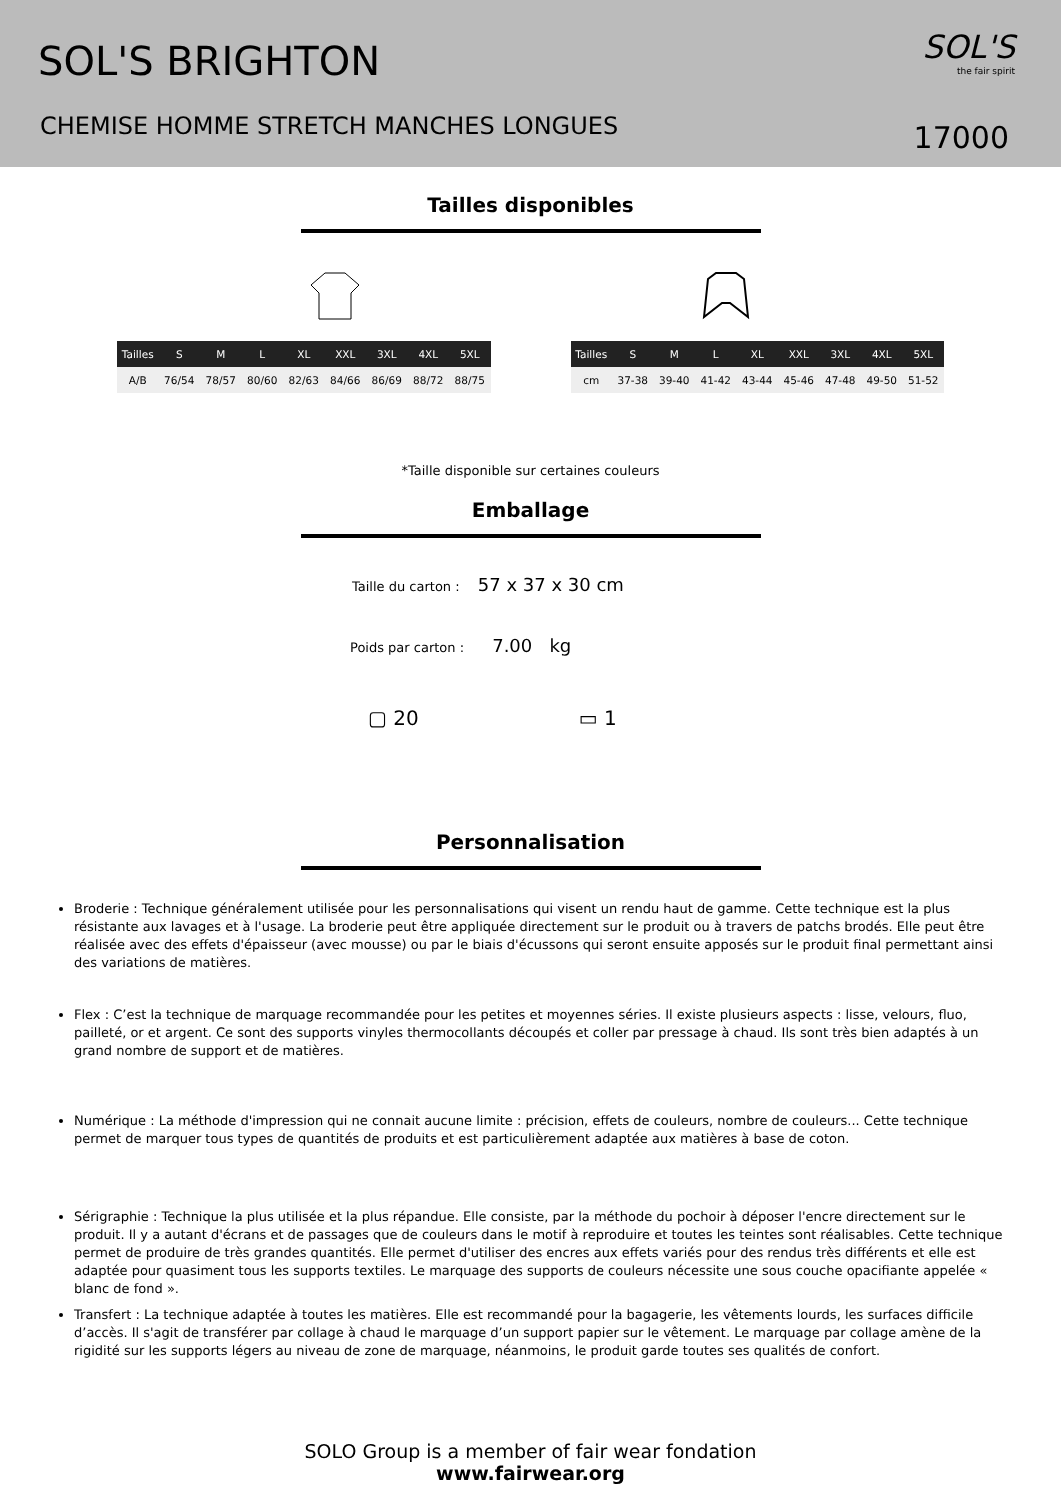SOL'S BRIGHTON
CHEMISE HOMME STRETCH MANCHES LONGUES
SOL'S
the fair spirit
17000
Tailles disponibles
| Tailles | S | M | L | XL | XXL | 3XL | 4XL | 5XL |
| --- | --- | --- | --- | --- | --- | --- | --- | --- |
| A/B | 76/54 | 78/57 | 80/60 | 82/63 | 84/66 | 86/69 | 88/72 | 88/75 |
| Tailles | S | M | L | XL | XXL | 3XL | 4XL | 5XL |
| --- | --- | --- | --- | --- | --- | --- | --- | --- |
| cm | 37-38 | 39-40 | 41-42 | 43-44 | 45-46 | 47-48 | 49-50 | 51-52 |
*Taille disponible sur certaines couleurs
Emballage
Taille du carton : 57 x 37 x 30 cm
Poids par carton : 7.00 kg
▢ 20 ▭ 1
Personnalisation
Broderie : Technique généralement utilisée pour les personnalisations qui visent un rendu haut de gamme. Cette technique est la plus résistante aux lavages et à l'usage. La broderie peut être appliquée directement sur le produit ou à travers de patchs brodés. Elle peut être réalisée avec des effets d'épaisseur (avec mousse) ou par le biais d'écussons qui seront ensuite apposés sur le produit final permettant ainsi des variations de matières.
Flex : C’est la technique de marquage recommandée pour les petites et moyennes séries. Il existe plusieurs aspects : lisse, velours, fluo, pailleté, or et argent. Ce sont des supports vinyles thermocollants découpés et coller par pressage à chaud. Ils sont très bien adaptés à un grand nombre de support et de matières.
Numérique : La méthode d'impression qui ne connait aucune limite : précision, effets de couleurs, nombre de couleurs... Cette technique permet de marquer tous types de quantités de produits et est particulièrement adaptée aux matières à base de coton.
Sérigraphie : Technique la plus utilisée et la plus répandue. Elle consiste, par la méthode du pochoir à déposer l'encre directement sur le produit. Il y a autant d'écrans et de passages que de couleurs dans le motif à reproduire et toutes les teintes sont réalisables. Cette technique permet de produire de très grandes quantités. Elle permet d'utiliser des encres aux effets variés pour des rendus très différents et elle est adaptée pour quasiment tous les supports textiles. Le marquage des supports de couleurs nécessite une sous couche opacifiante appelée « blanc de fond ».
Transfert : La technique adaptée à toutes les matières. Elle est recommandé pour la bagagerie, les vêtements lourds, les surfaces difficile d’accès. Il s'agit de transférer par collage à chaud le marquage d’un support papier sur le vêtement. Le marquage par collage amène de la rigidité sur les supports légers au niveau de zone de marquage, néanmoins, le produit garde toutes ses qualités de confort.
SOLO Group is a member of fair wear fondation
www.fairwear.org